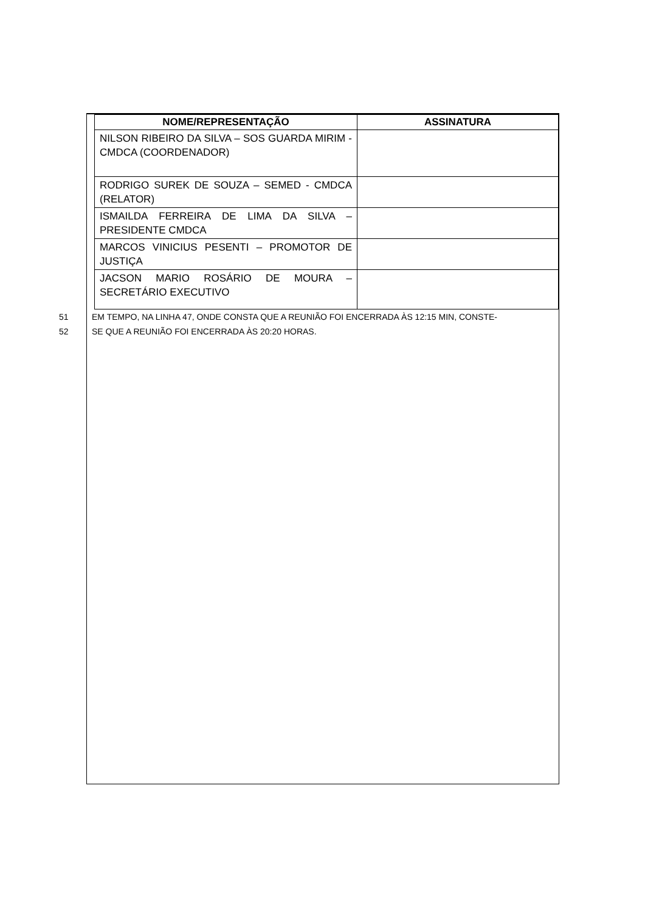| NOME/REPRESENTAÇÃO | ASSINATURA |
| --- | --- |
| NILSON RIBEIRO DA SILVA – SOS GUARDA MIRIM - CMDCA (COORDENADOR) | |
| RODRIGO SUREK DE SOUZA – SEMED - CMDCA (RELATOR) | |
| ISMAILDA FERREIRA DE LIMA DA SILVA – PRESIDENTE CMDCA | |
| MARCOS VINICIUS PESENTI – PROMOTOR DE JUSTIÇA | |
| JACSON MARIO ROSÁRIO DE MOURA – SECRETÁRIO EXECUTIVO | |
51 EM TEMPO, NA LINHA 47, ONDE CONSTA QUE A REUNIÃO FOI ENCERRADA ÀS 12:15 MIN, CONSTE-
52 SE QUE A REUNIÃO FOI ENCERRADA ÀS 20:20 HORAS.